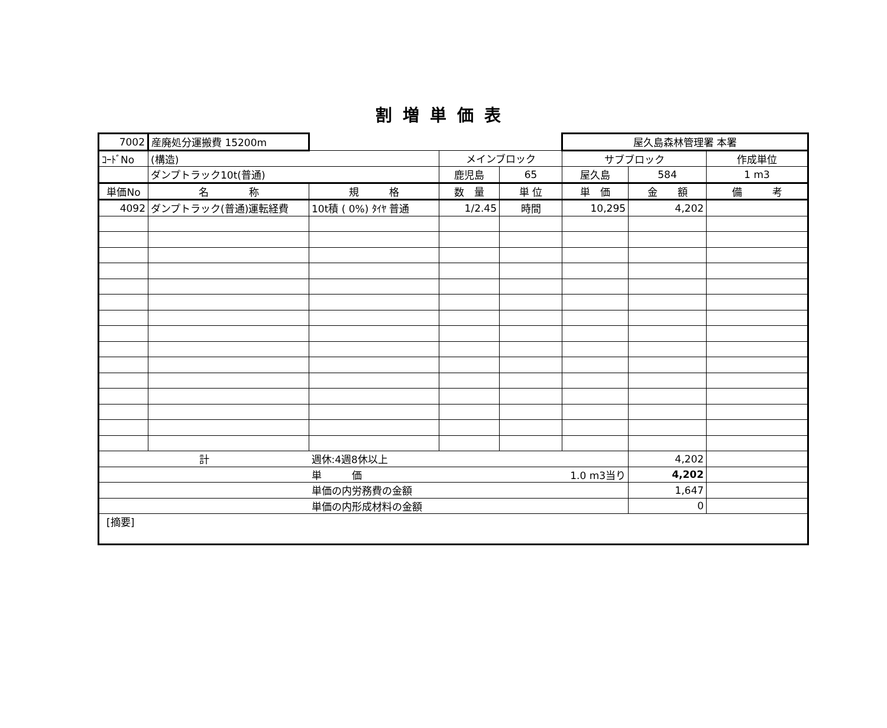割増単価表
| 7002 | 産廃処分運搬費 15200m | | | | 屋久島森林管理署 本署 | | |
| ｺｰﾄﾞNo | (構造) | | メインブロック | | サブブロック | | 作成単位 |
| | ダンプトラック10t(普通) | | 鹿児島 | 65 | 屋久島 | 584 | 1 m3 |
| 単価No | 名 称 | 規 格 | 数 量 | 単 位 | 単 価 | 金 額 | 備 考 |
| 4092 | ダンプトラック(普通)運転経費 | 10t積 ( 0%) ﾀｲﾔ 普通 | 1/2.45 | 時間 | 10,295 | 4,202 | |
| 計 | | 週休:4週8休以上 | | | | 4,202 | |
| | | 単 価 | | 1.0 m3当り | | 4,202 | |
| | | 単価の内労務費の金額 | | | | 1,647 | |
| | | 単価の内形成材料の金額 | | | | 0 | |
| [摘要] | | | | | | | |